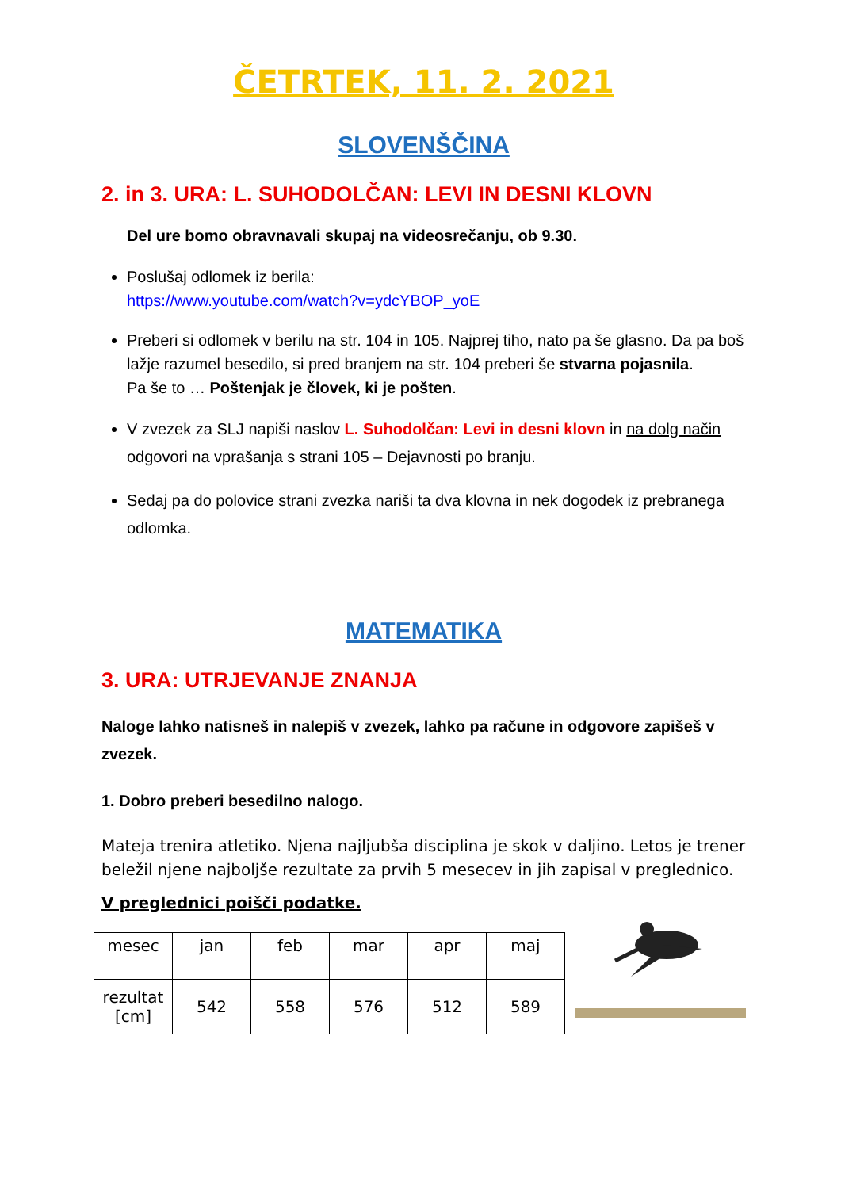ČETRTEK, 11. 2. 2021
SLOVENŠČINA
2. in 3. URA: L. SUHODOLČAN: LEVI IN DESNI KLOVN
Del ure bomo obravnavali skupaj na videosrečanju, ob 9.30.
Poslušaj odlomek iz berila:
https://www.youtube.com/watch?v=ydcYBOP_yoE
Preberi si odlomek v berilu na str. 104 in 105. Najprej tiho, nato pa še glasno. Da pa boš lažje razumel besedilo, si pred branjem na str. 104 preberi še stvarna pojasnila.
Pa še to … Poštenjak je človek, ki je pošten.
V zvezek za SLJ napiši naslov L. Suhodolčan: Levi in desni klovn in na dolg način odgovori na vprašanja s strani 105 – Dejavnosti po branju.
Sedaj pa do polovice strani zvezka nariši ta dva klovna in nek dogodek iz prebranega odlomka.
MATEMATIKA
3. URA: UTRJEVANJE ZNANJA
Naloge lahko natisneš in nalepiš v zvezek, lahko pa račune in odgovore zapišeš v zvezek.
1. Dobro preberi besedilno nalogo.
Mateja trenira atletiko. Njena najljubša disciplina je skok v daljino. Letos je trener beležil njene najboljše rezultate za prvih 5 mesecev in jih zapisal v preglednico.
V preglednici poišči podatke.
| mesec | jan | feb | mar | apr | maj |
| rezultat [cm] | 542 | 558 | 576 | 512 | 589 |